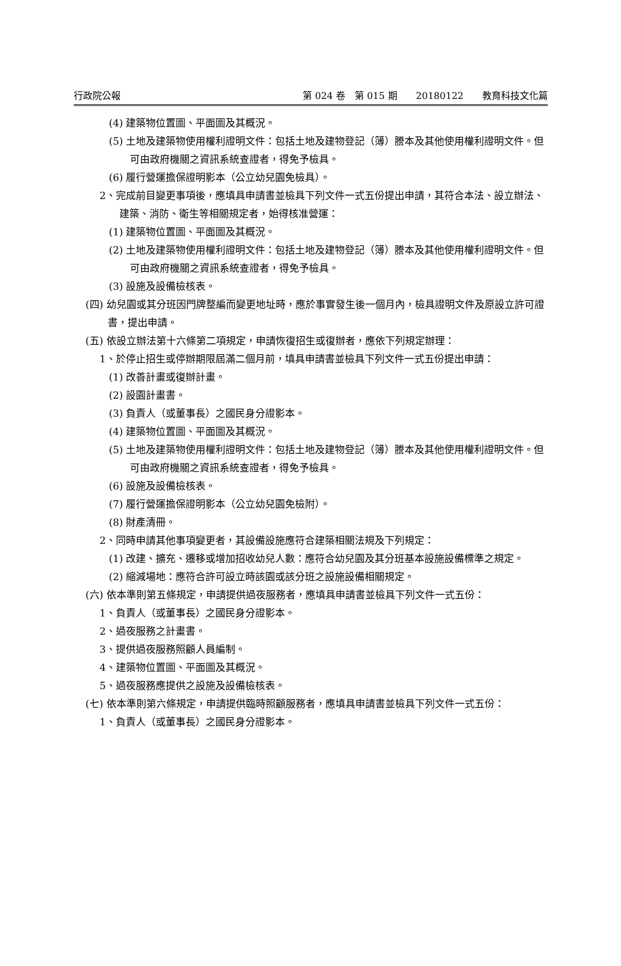行政院公報 第 024 卷　第 015 期　　20180122　　教育科技文化篇
(4) 建築物位置圖、平面圖及其概況。
(5) 土地及建築物使用權利證明文件：包括土地及建物登記（簿）謄本及其他使用權利證明文件。但可由政府機關之資訊系統查證者，得免予檢具。
(6) 履行營運擔保證明影本（公立幼兒園免檢具）。
2、完成前目變更事項後，應填具申請書並檢具下列文件一式五份提出申請，其符合本法、設立辦法、建築、消防、衛生等相關規定者，始得核准營運：
(1) 建築物位置圖、平面圖及其概況。
(2) 土地及建築物使用權利證明文件：包括土地及建物登記（簿）謄本及其他使用權利證明文件。但可由政府機關之資訊系統查證者，得免予檢具。
(3) 設施及設備檢核表。
(四) 幼兒園或其分班因門牌整編而變更地址時，應於事實發生後一個月內，檢具證明文件及原設立許可證書，提出申請。
(五) 依設立辦法第十六條第二項規定，申請恢復招生或復辦者，應依下列規定辦理：
1、於停止招生或停辦期限屆滿二個月前，填具申請書並檢具下列文件一式五份提出申請：
(1) 改善計畫或復辦計畫。
(2) 設園計畫書。
(3) 負責人（或董事長）之國民身分證影本。
(4) 建築物位置圖、平面圖及其概況。
(5) 土地及建築物使用權利證明文件：包括土地及建物登記（簿）謄本及其他使用權利證明文件。但可由政府機關之資訊系統查證者，得免予檢具。
(6) 設施及設備檢核表。
(7) 履行營運擔保證明影本（公立幼兒園免檢附）。
(8) 財產清冊。
2、同時申請其他事項變更者，其設備設施應符合建築相關法規及下列規定：
(1) 改建、擴充、遷移或增加招收幼兒人數：應符合幼兒園及其分班基本設施設備標準之規定。
(2) 縮減場地：應符合許可設立時該園或該分班之設施設備相關規定。
(六) 依本準則第五條規定，申請提供過夜服務者，應填具申請書並檢具下列文件一式五份：
1、負責人（或董事長）之國民身分證影本。
2、過夜服務之計畫書。
3、提供過夜服務照顧人員編制。
4、建築物位置圖、平面圖及其概況。
5、過夜服務應提供之設施及設備檢核表。
(七) 依本準則第六條規定，申請提供臨時照顧服務者，應填具申請書並檢具下列文件一式五份：
1、負責人（或董事長）之國民身分證影本。